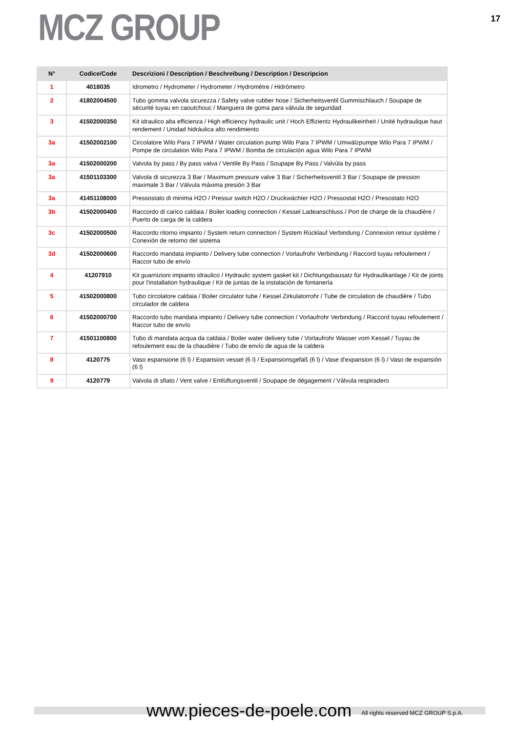MCZ GROUP
17
| N° | Codice/Code | Descrizioni / Description / Beschreibung / Description / Descripcion |
| --- | --- | --- |
| 1 | 4018035 | Idrometro / Hydrometer / Hydrometer / Hydromètre / Hidrómetro |
| 2 | 41802004500 | Tubo gomma valvola sicurezza / Safety valve rubber hose / Sicherheitsventil Gummischlauch / Soupape de sécurité tuyau en caoutchouc / Manguera de goma para válvula de seguridad |
| 3 | 41502000350 | Kit idraulico alta efficienza / High efficiency hydraulic unit / Hoch Effizientz Hydraulikeinheit / Unité hydraulique haut rendement / Unidad hidráulica alto rendimiento |
| 3a | 41502002100 | Circolatore Wilo Para 7 IPWM / Water circulation pump Wilo Para 7 IPWM / Umwälzpumpe Wilo Para 7 IPWM / Pompe de circulation Wilo Para 7 IPWM / Bomba de circulación agua Wilo Para 7 IPWM |
| 3a | 41502000200 | Valvola by pass / By pass valva / Ventile By Pass / Soupape By Pass / Valvùla by pass |
| 3a | 41501103300 | Valvola di sicurezza 3 Bar / Maximum pressure valve 3 Bar / Sicherheitsventil 3 Bar / Soupape de pression maximale 3 Bar / Válvula máxima presión 3 Bar |
| 3a | 41451108000 | Pressostato di minima H2O / Pressur switch H2O / Druckwächter H2O / Pressostat H2O / Presostato H2O |
| 3b | 41502000400 | Raccordo di carico caldaia / Boiler loading connection / Kessel Ladeanschluss / Port de charge de la chaudière / Puerto de carga de la caldera |
| 3c | 41502000500 | Raccordo ritorno impianto / System return connection / System Rücklauf Verbindung / Connexion retour système / Conexión de retorno del sistema |
| 3d | 41502000600 | Raccordo mandata impianto / Delivery tube connection / Vorlaufrohr Verbindung / Raccord tuyau refoulement / Raccor tubo de envío |
| 4 | 41207910 | Kit guarnizioni impianto idraulico / Hydraulic system gasket kit / Dichtungsbausatz für Hydraulikanlage / Kit de joints pour l'installation hydraulique / Kit de juntas de la instalación de fontanería |
| 5 | 41502000800 | Tubo circolatore caldaia / Boiler circulator tube / Kessel Zirkulatorrohr / Tube de circulation de chaudière / Tubo circulador de caldera |
| 6 | 41502000700 | Raccordo tubo mandata impianto / Delivery tube connection / Vorlaufrohr Verbindung / Raccord tuyau refoulement / Raccor tubo de envío |
| 7 | 41501100800 | Tubo di mandata acqua da caldaia / Boiler water delivery tube / Vorlaufrohr Wasser vom Kessel / Tuyau de refoulement eau de la chaudière / Tubo de envío de agua de la caldera |
| 8 | 4120775 | Vaso espansione (6 l) / Expansion vessel (6 l) / Expansionsgefäß (6 l) / Vase d'expansion (6 l) / Vaso de expansión (6 l) |
| 9 | 4120779 | Valvola di sfiato / Vent valve / Entlüftungsventil / Soupape de dégagement / Válvula respiradero |
www.pieces-de-poele.com All rights reserved MCZ GROUP S.p.A.